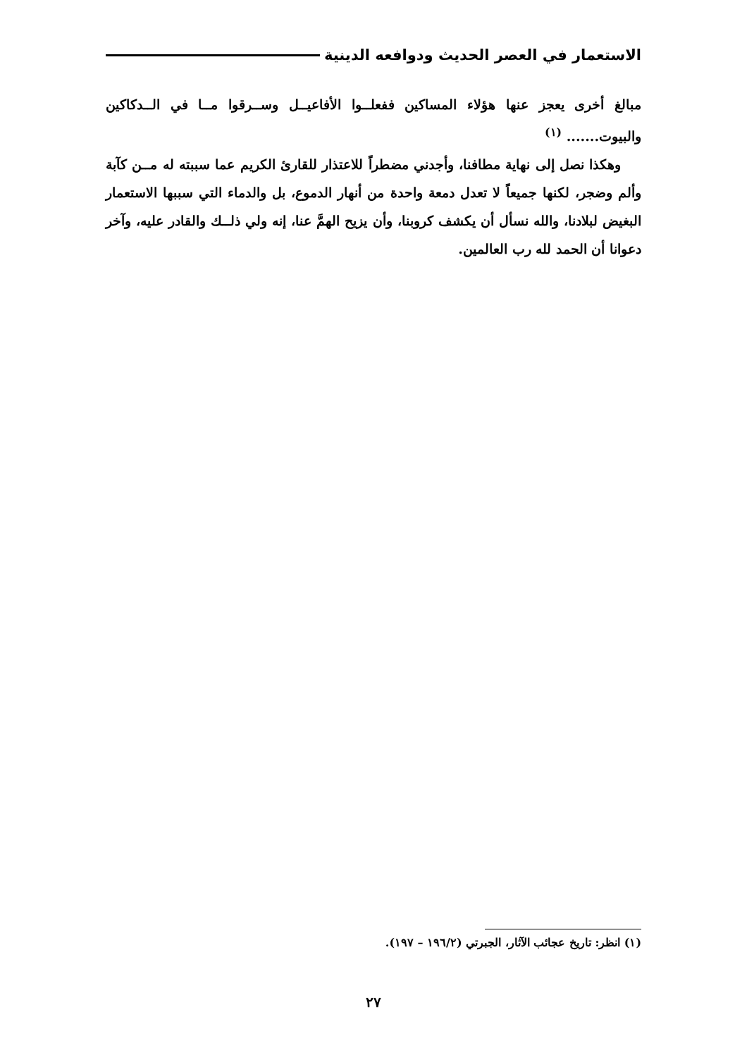الاستعمار في العصر الحديث ودوافعه الدينية
مبالغ أخرى يعجز عنها هؤلاء المساكين ففعلــوا الأفاعيــل وســرقوا مــا في الــدكاكين والبيوت....... <sup>(١)</sup>
وهكذا نصل إلى نهاية مطافنا، وأجدني مضطراً للاعتذار للقارئ الكريم عما سببته له مــن كآبة وألم وضجر، لكنها جميعاً لا تعدل دمعة واحدة من أنهار الدموع، بل والدماء التي سببها الاستعمار البغيض لبلادنا، والله نسأل أن يكشف كروبنا، وأن يزيح الهمَّ عنا، إنه ولي ذلــك والقادر عليه، وآخر دعوانا أن الحمد لله رب العالمين.
(١) انظر: تاريخ عجائب الآثار، الجبرتي (١٩٦/٢ – ١٩٧).
٢٧